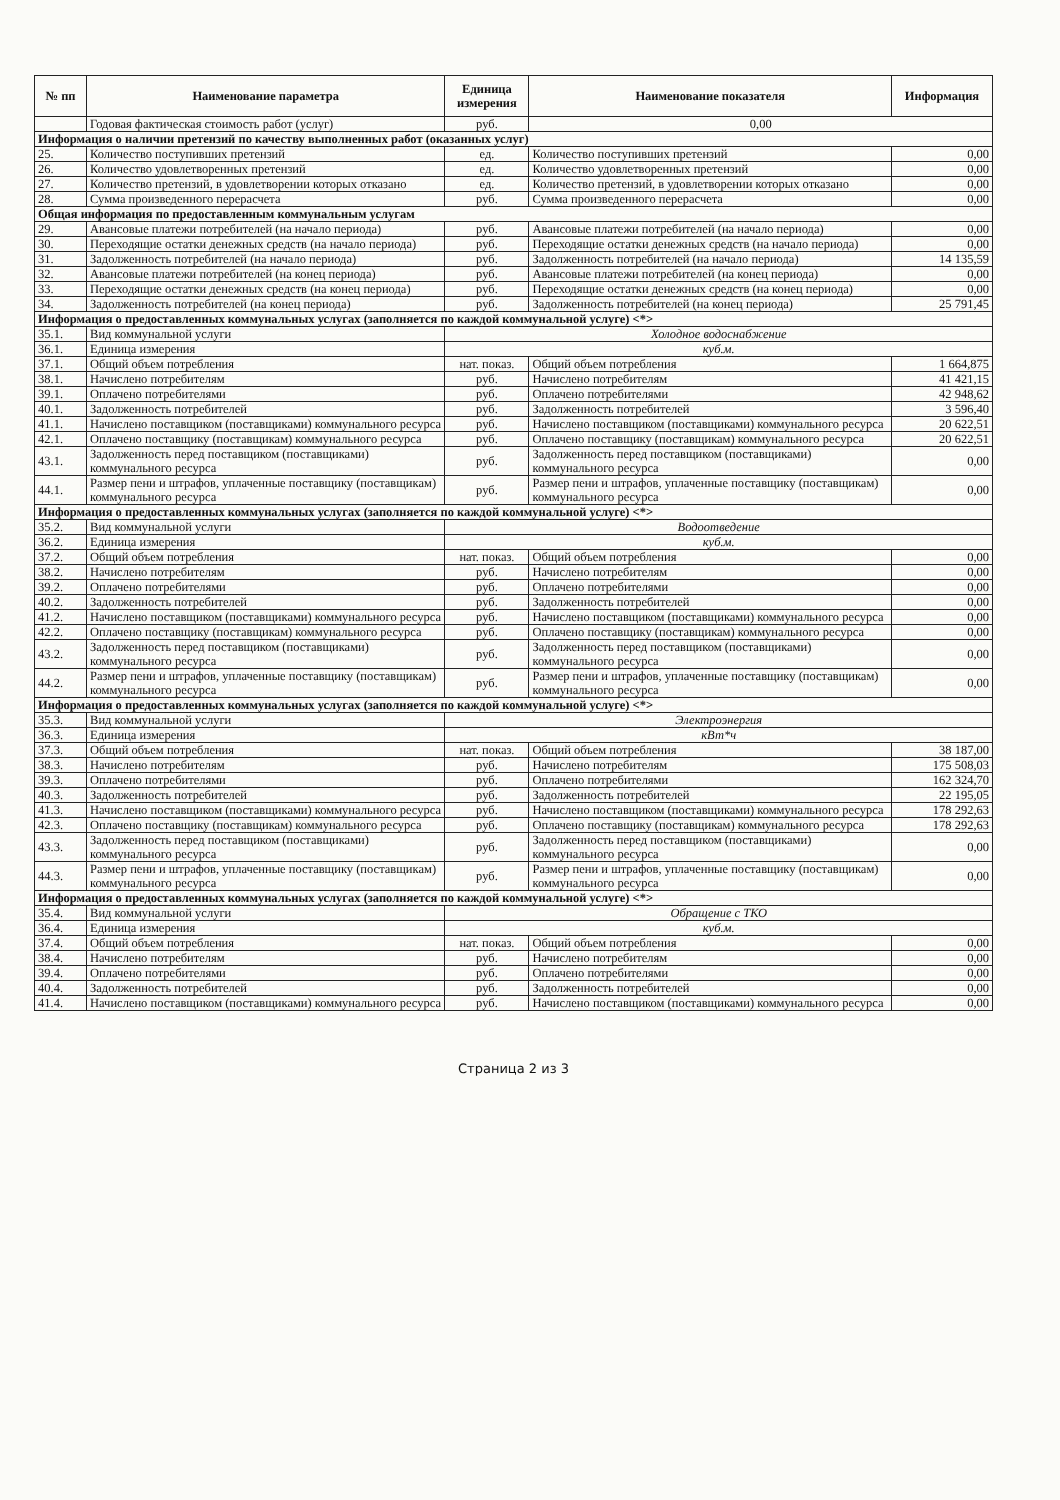| № пп | Наименование параметра | Единица измерения | Наименование показателя | Информация |
| --- | --- | --- | --- | --- |
| | Годовая фактическая стоимость работ (услуг) | руб. | 0,00 | |
| Информация о наличии претензий по качеству выполненных работ (оказанных услуг) | | | | |
| 25. | Количество поступивших претензий | ед. | Количество поступивших претензий | 0,00 |
| 26. | Количество удовлетворенных претензий | ед. | Количество удовлетворенных претензий | 0,00 |
| 27. | Количество претензий, в удовлетворении которых отказано | ед. | Количество претензий, в удовлетворении которых отказано | 0,00 |
| 28. | Сумма произведенного перерасчета | руб. | Сумма произведенного перерасчета | 0,00 |
| Общая информация по предоставленным коммунальным услугам | | | | |
| 29. | Авансовые платежи потребителей (на начало периода) | руб. | Авансовые платежи потребителей (на начало периода) | 0,00 |
| 30. | Переходящие остатки денежных средств (на начало периода) | руб. | Переходящие остатки денежных средств (на начало периода) | 0,00 |
| 31. | Задолженность потребителей (на начало периода) | руб. | Задолженность потребителей (на начало периода) | 14 135,59 |
| 32. | Авансовые платежи потребителей (на конец периода) | руб. | Авансовые платежи потребителей (на конец периода) | 0,00 |
| 33. | Переходящие остатки денежных средств (на конец периода) | руб. | Переходящие остатки денежных средств (на конец периода) | 0,00 |
| 34. | Задолженность потребителей (на конец периода) | руб. | Задолженность потребителей (на конец периода) | 25 791,45 |
| Информация о предоставленных коммунальных услугах (заполняется по каждой коммунальной услуге) <*> | | | | |
| 35.1. | Вид коммунальной услуги | Холодное водоснабжение | | |
| 36.1. | Единица измерения | куб.м. | | |
| 37.1. | Общий объем потребления | нат. показ. | Общий объем потребления | 1 664,875 |
| 38.1. | Начислено потребителям | руб. | Начислено потребителям | 41 421,15 |
| 39.1. | Оплачено потребителями | руб. | Оплачено потребителями | 42 948,62 |
| 40.1. | Задолженность потребителей | руб. | Задолженность потребителей | 3 596,40 |
| 41.1. | Начислено поставщиком (поставщиками) коммунального ресурса | руб. | Начислено поставщиком (поставщиками) коммунального ресурса | 20 622,51 |
| 42.1. | Оплачено поставщику (поставщикам) коммунального ресурса | руб. | Оплачено поставщику (поставщикам) коммунального ресурса | 20 622,51 |
| 43.1. | Задолженность перед поставщиком (поставщиками) коммунального ресурса | руб. | Задолженность перед поставщиком (поставщиками) коммунального ресурса | 0,00 |
| 44.1. | Размер пени и штрафов, уплаченные поставщику (поставщикам) коммунального ресурса | руб. | Размер пени и штрафов, уплаченные поставщику (поставщикам) коммунального ресурса | 0,00 |
| Информация о предоставленных коммунальных услугах (заполняется по каждой коммунальной услуге) <*> | | | | |
| 35.2. | Вид коммунальной услуги | Водоотведение | | |
| 36.2. | Единица измерения | куб.м. | | |
| 37.2. | Общий объем потребления | нат. показ. | Общий объем потребления | 0,00 |
| 38.2. | Начислено потребителям | руб. | Начислено потребителям | 0,00 |
| 39.2. | Оплачено потребителями | руб. | Оплачено потребителями | 0,00 |
| 40.2. | Задолженность потребителей | руб. | Задолженность потребителей | 0,00 |
| 41.2. | Начислено поставщиком (поставщиками) коммунального ресурса | руб. | Начислено поставщиком (поставщиками) коммунального ресурса | 0,00 |
| 42.2. | Оплачено поставщику (поставщикам) коммунального ресурса | руб. | Оплачено поставщику (поставщикам) коммунального ресурса | 0,00 |
| 43.2. | Задолженность перед поставщиком (поставщиками) коммунального ресурса | руб. | Задолженность перед поставщиком (поставщиками) коммунального ресурса | 0,00 |
| 44.2. | Размер пени и штрафов, уплаченные поставщику (поставщикам) коммунального ресурса | руб. | Размер пени и штрафов, уплаченные поставщику (поставщикам) коммунального ресурса | 0,00 |
| Информация о предоставленных коммунальных услугах (заполняется по каждой коммунальной услуге) <*> | | | | |
| 35.3. | Вид коммунальной услуги | Электроэнергия | | |
| 36.3. | Единица измерения | кВт*ч | | |
| 37.3. | Общий объем потребления | нат. показ. | Общий объем потребления | 38 187,00 |
| 38.3. | Начислено потребителям | руб. | Начислено потребителям | 175 508,03 |
| 39.3. | Оплачено потребителями | руб. | Оплачено потребителями | 162 324,70 |
| 40.3. | Задолженность потребителей | руб. | Задолженность потребителей | 22 195,05 |
| 41.3. | Начислено поставщиком (поставщиками) коммунального ресурса | руб. | Начислено поставщиком (поставщиками) коммунального ресурса | 178 292,63 |
| 42.3. | Оплачено поставщику (поставщикам) коммунального ресурса | руб. | Оплачено поставщику (поставщикам) коммунального ресурса | 178 292,63 |
| 43.3. | Задолженность перед поставщиком (поставщиками) коммунального ресурса | руб. | Задолженность перед поставщиком (поставщиками) коммунального ресурса | 0,00 |
| 44.3. | Размер пени и штрафов, уплаченные поставщику (поставщикам) коммунального ресурса | руб. | Размер пени и штрафов, уплаченные поставщику (поставщикам) коммунального ресурса | 0,00 |
| Информация о предоставленных коммунальных услугах (заполняется по каждой коммунальной услуге) <*> | | | | |
| 35.4. | Вид коммунальной услуги | Обращение с ТКО | | |
| 36.4. | Единица измерения | куб.м. | | |
| 37.4. | Общий объем потребления | нат. показ. | Общий объем потребления | 0,00 |
| 38.4. | Начислено потребителям | руб. | Начислено потребителям | 0,00 |
| 39.4. | Оплачено потребителями | руб. | Оплачено потребителями | 0,00 |
| 40.4. | Задолженность потребителей | руб. | Задолженность потребителей | 0,00 |
| 41.4. | Начислено поставщиком (поставщиками) коммунального ресурса | руб. | Начислено поставщиком (поставщиками) коммунального ресурса | 0,00 |
Страница 2 из 3